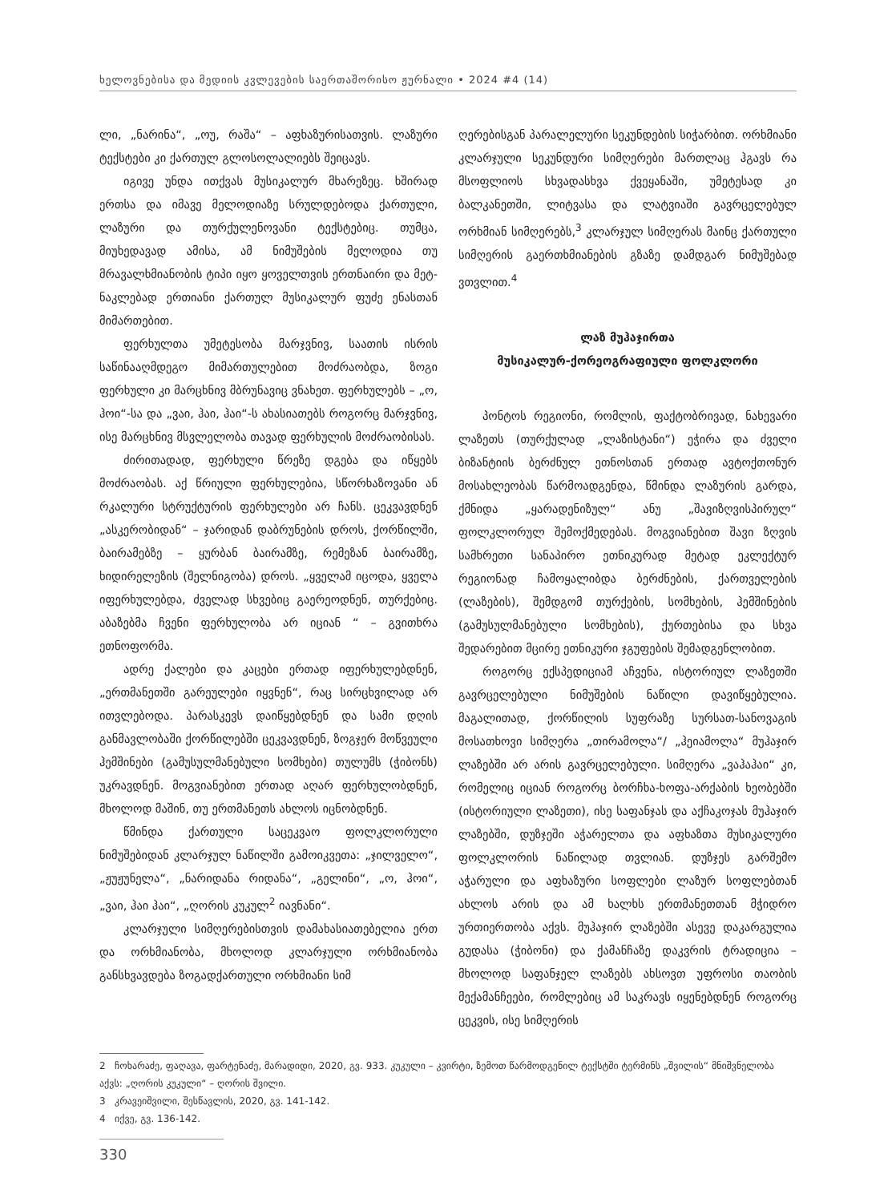ხელოვნებისა და მედიის კვლევების საერთაშორისო ჟურნალი • 2024 #4 (14)
ლი, „ნარინა“, „ოუ, რაშა“ – აფხაზურისათვის. ლაზური ტექსტები კი ქართულ გლოსოლალიებს შეიცავს.
იგივე უნდა ითქვას მუსიკალურ მხარეზეც. ხში­რად ერთსა და იმავე მელოდიაზე სრულდებოდა ქართული, ლაზური და თურქულენოვანი ტექსტებიც. თუმცა, მიუხედავად ამისა, ამ ნიმუშების მელოდია თუ მრავალხმიანობის ტიპი იყო ყოველთვის ერთნაირი და მეტ-ნაკლებად ერთიანი ქართულ მუსიკალურ ფუ­ძე ენასთან მიმართებით.
ფერხულთა უმეტესობა მარჯვნივ, საათის ისრის საწინააღმდეგო მიმართულებით მოძრაობდა, ზოგი ფერხული კი მარცხნივ მბრუნავიც ვნახეთ. ფერხუ­ლებს – „ო, ჰოი“-სა და „ვაი, ჰაი, ჰაი“-ს ახასიათებს როგორც მარჯვნივ, ისე მარცხნივ მსვლელობა თავად ფერხულის მოძრაობისას.
ძირითადად, ფერხული წრეზე დგება და იწყებს მოძრაობას. აქ წრიული ფერხულებია, სწორხაზოვა­ნი ან რკალური სტრუქტურის ფერხულები არ ჩანს. ცეკვავდნენ „ასკერობიდან“ – ჯარიდან დაბრუნების დროს, ქორწილში, ბაირამებზე – ყურბან ბაირამ­ზე, რემეზან ბაირამზე, ხიდირელეზის (შელნიგობა) დროს. „ყველამ იცოდა, ყველა იფერხულებდა, ძვე­ლად სხვებიც გაერეოდნენ, თურქებიც. აბაზებმა ჩვენი ფერხულობა არ იციან “ – გვითხრა ეთნოფორმა.
ადრე ქალები და კაცები ერთად იფერხულებდ­ნენ, „ერთმანეთში გარეულები იყვნენ“, რაც სირცხ­ვილად არ ითვლებოდა. პარასკევს დაიწყებდნენ და სამი დღის განმავლობაში ქორწილებში ცეკვავდნენ, ზოგჯერ მოწვეული ჰემშინები (გამუსულმანებული სომხები) თულუმს (ჭიბონს) უკრავდნენ. მოგვიანებით ერთად აღარ ფერხულობდნენ, მხოლოდ მაშინ, თუ ერთმანეთს ახლოს იცნობდნენ.
წმინდა ქართული საცეკვაო ფოლკლორუ­ლი ნიმუშებიდან კლარჯულ ნაწილში გამოიკვე­თა: „ჯილველო“, „ჟუჟუნელა“, „ნარიდანა რიდანა“, „გელინი“, „ო, ჰოი“, „ვაი, ჰაი ჰაი“, „ღორის კუკულ<sup>2</sup> იავნანი“.
კლარჯული სიმღერებისთვის დამახასიათებელია ერთ და ორხმიანობა, მხოლოდ კლარჯული ორხმია­ნობა განსხვავდება ზოგადქართული ორხმიანი სიმ­
ღერებისგან პარალელური სეკუნდების სიჭარბით. ორხმიანი კლარჯული სეკუნდური სიმღერები მარ­თლაც ჰგავს რა მსოფლიოს სხვადასხვა ქვეყანაში, უმე­ტესად კი ბალკანეთში, ლიტვასა და ლატვიაში გავრ­ცელებულ ორხმიან სიმღერებს,<sup>3</sup> კლარჯულ სიმღერას მაინც ქართული სიმღერის გაერთხმიანების გზაზე დამდგარ ნიმუშებად ვთვლით.<sup>4</sup>
ლაზ მუჰაჯირთა
მუსიკალურ-ქორეოგრაფიული ფოლკლორი
პონტოს რეგიონი, რომლის, ფაქტობრივად, ნა­ხევარი ლაზეთს (თურქულად „ლაზისტანი“) ეჭირა და ძველი ბიზანტიის ბერძნულ ეთნოსთან ერთად ავტოქთონურ მოსახლეობას წარმოადგენდა, წმინ­და ლაზურის გარდა, ქმნიდა „ყარადენიზულ“ ანუ „შავიზღვისპირულ“ ფოლკლორულ შემოქმედებას. მოგვიანებით შავი ზღვის სამხრეთი სანაპირო ეთ­ნიკურად მეტად ეკლექტურ რეგიონად ჩამოყალიბ­და ბერძნების, ქართველების (ლაზების), შემდგომ თურქების, სომხების, ჰემშინების (გამუსულმანებული სომხების), ქურთებისა და სხვა შედარებით მცირე ეთნიკური ჯგუფების შემადგენლობით.
როგორც ექსპედიციამ აჩვენა, ისტორიულ ლა­ზეთში გავრცელებული ნიმუშების ნაწილი დავიწყე­ბულია. მაგალითად, ქორწილის სუფრაზე სურსათ­-სანოვაგის მოსათხოვი სიმღერა „თირამოლა“/ „ჰეიამოლა“ მუჰაჯირ ლაზებში არ არის გავრცელებუ­ლი. სიმღერა „ვაჰაჰაი“ კი, რომელიც იციან როგორც ბორჩხა-ხოფა-არქაბის ხეობებში (ისტორიული ლა­ზეთი), ისე საფანჯას და აქჩაკოჯას მუჰაჯირ ლაზებ­ში, დუზჯეში აჭარელთა და აფხაზთა მუსიკალური ფოლკლორის ნაწილად თვლიან. დუზჯეს გარშემო აჭარული და აფხაზური სოფლები ლაზურ სოფლებ­თან ახლოს არის და ამ ხალხს ერთმანეთთან მჭიდ­რო ურთიერთობა აქვს. მუჰაჯირ ლაზებში ასევე და­კარგულია გუდასა (ჭიბონი) და ქამანჩაზე დაკვრის ტრადიცია – მხოლოდ საფანჯელ ლაზებს ახსოვთ უფროსი თაობის მექამანჩეები, რომლებიც ამ საკ­რავს იყენებდნენ როგორც ცეკვის, ისე სიმღერის
2 ჩოხარაძე, ფაღავა, ფარტენაძე, მარადიდი, 2020, გვ. 933. კუკული – კვირტი, ზემოთ წარმოდგენილ ტექსტში ტერმინს „შვილის“ მნიშვნელობა აქვს: „ღორის კუკული“ – ღორის შვილი.
3 კრავეიშვილი, შესწავლის, 2020, გვ. 141-142.
4 იქვე, გვ. 136-142.
330